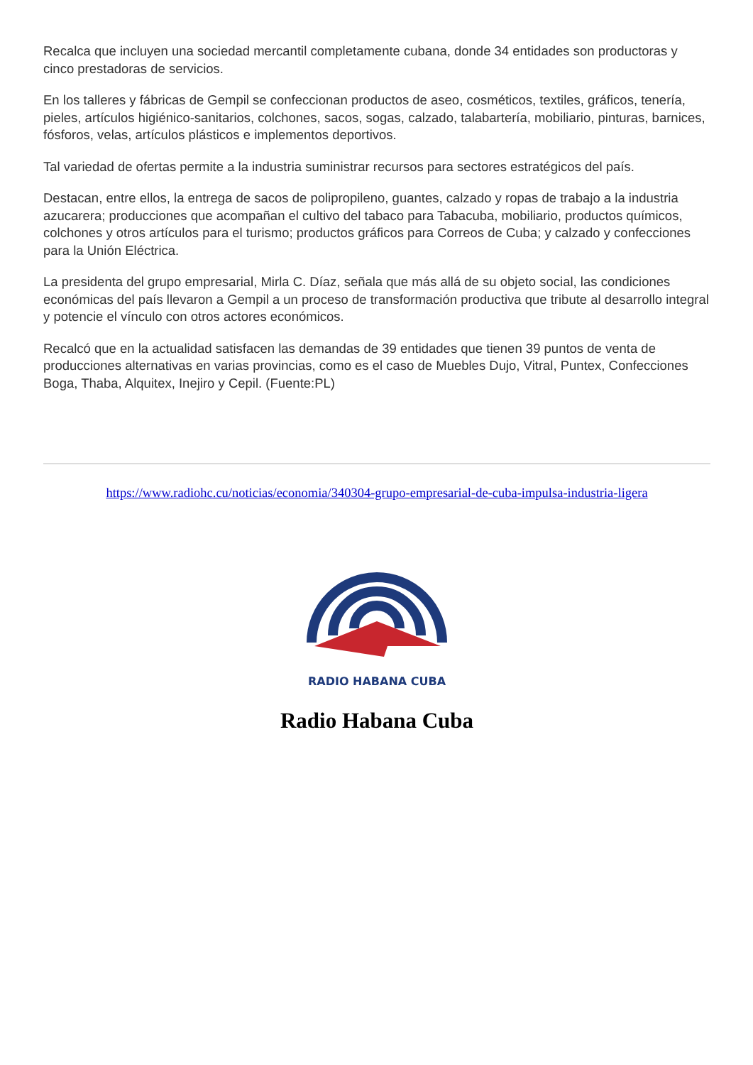Recalca que incluyen una sociedad mercantil completamente cubana, donde 34 entidades son productoras y cinco prestadoras de servicios.
En los talleres y fábricas de Gempil se confeccionan productos de aseo, cosméticos, textiles, gráficos, tenería, pieles, artículos higiénico-sanitarios, colchones, sacos, sogas, calzado, talabartería, mobiliario, pinturas, barnices, fósforos, velas, artículos plásticos e implementos deportivos.
Tal variedad de ofertas permite a la industria suministrar recursos para sectores estratégicos del país.
Destacan, entre ellos, la entrega de sacos de polipropileno, guantes, calzado y ropas de trabajo a la industria azucarera; producciones que acompañan el cultivo del tabaco para Tabacuba, mobiliario, productos químicos, colchones y otros artículos para el turismo; productos gráficos para Correos de Cuba; y calzado y confecciones para la Unión Eléctrica.
La presidenta del grupo empresarial, Mirla C. Díaz, señala que más allá de su objeto social, las condiciones económicas del país llevaron a Gempil a un proceso de transformación productiva que tribute al desarrollo integral y potencie el vínculo con otros actores económicos.
Recalcó que en la actualidad satisfacen las demandas de 39 entidades que tienen 39 puntos de venta de producciones alternativas en varias provincias, como es el caso de Muebles Dujo, Vitral, Puntex, Confecciones Boga, Thaba, Alquitex, Inejiro y Cepil. (Fuente:PL)
https://www.radiohc.cu/noticias/economia/340304-grupo-empresarial-de-cuba-impulsa-industria-ligera
RADIO HABANA CUBA
Radio Habana Cuba